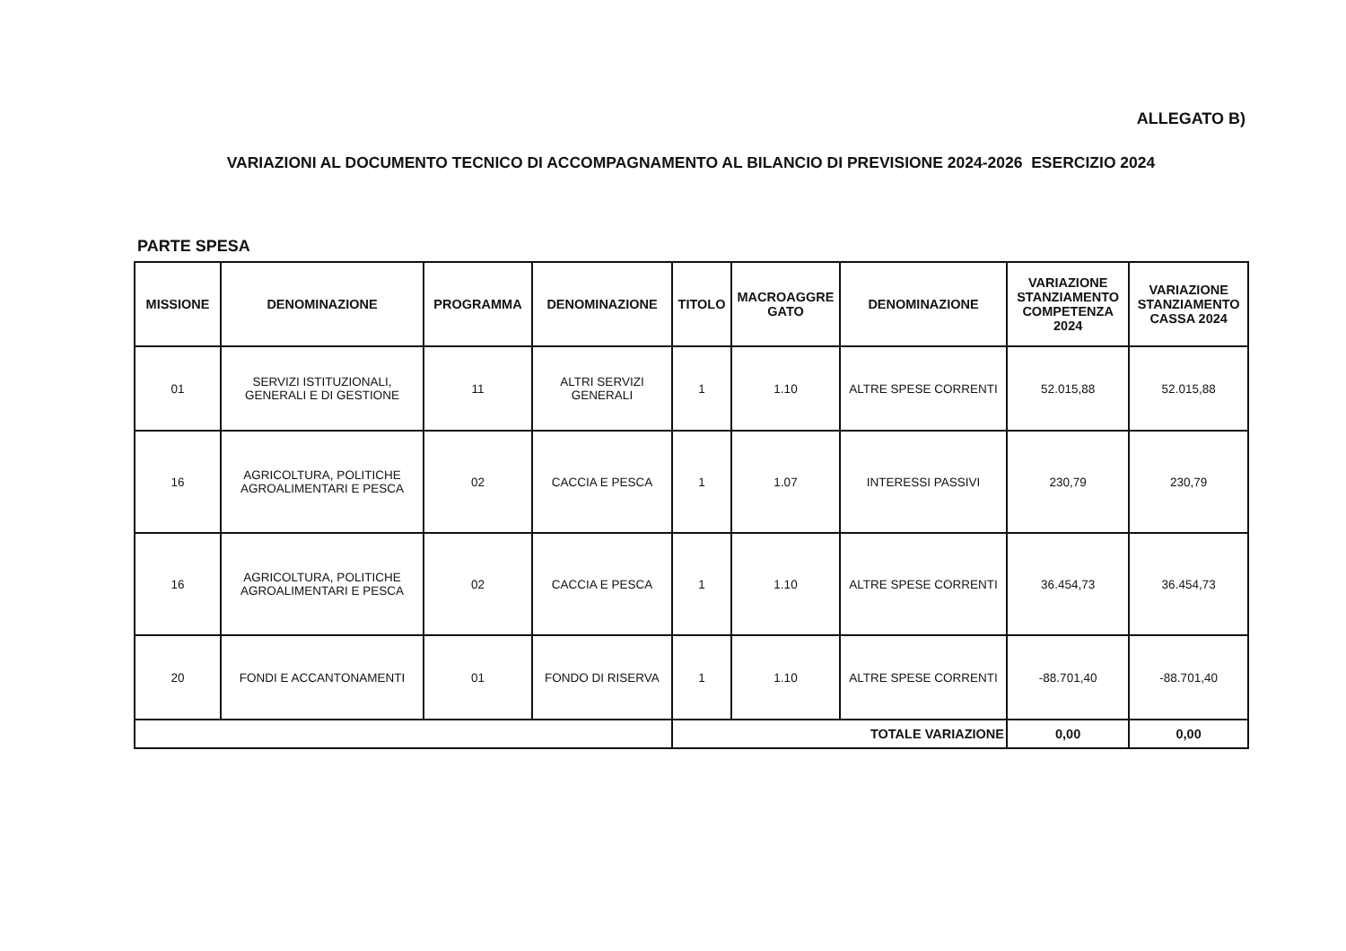ALLEGATO B)
VARIAZIONI AL DOCUMENTO TECNICO DI ACCOMPAGNAMENTO AL BILANCIO DI PREVISIONE 2024-2026 ESERCIZIO 2024
PARTE SPESA
| MISSIONE | DENOMINAZIONE | PROGRAMMA | DENOMINAZIONE | TITOLO | MACROAGGRE GATO | DENOMINAZIONE | VARIAZIONE STANZIAMENTO COMPETENZA 2024 | VARIAZIONE STANZIAMENTO CASSA 2024 |
| --- | --- | --- | --- | --- | --- | --- | --- | --- |
| 01 | SERVIZI ISTITUZIONALI, GENERALI E DI GESTIONE | 11 | ALTRI SERVIZI GENERALI | 1 | 1.10 | ALTRE SPESE CORRENTI | 52.015,88 | 52.015,88 |
| 16 | AGRICOLTURA, POLITICHE AGROALIMENTARI E PESCA | 02 | CACCIA E PESCA | 1 | 1.07 | INTERESSI PASSIVI | 230,79 | 230,79 |
| 16 | AGRICOLTURA, POLITICHE AGROALIMENTARI E PESCA | 02 | CACCIA E PESCA | 1 | 1.10 | ALTRE SPESE CORRENTI | 36.454,73 | 36.454,73 |
| 20 | FONDI E ACCANTONAMENTI | 01 | FONDO DI RISERVA | 1 | 1.10 | ALTRE SPESE CORRENTI | -88.701,40 | -88.701,40 |
| | | | | TOTALE VARIAZIONE | | | 0,00 | 0,00 |